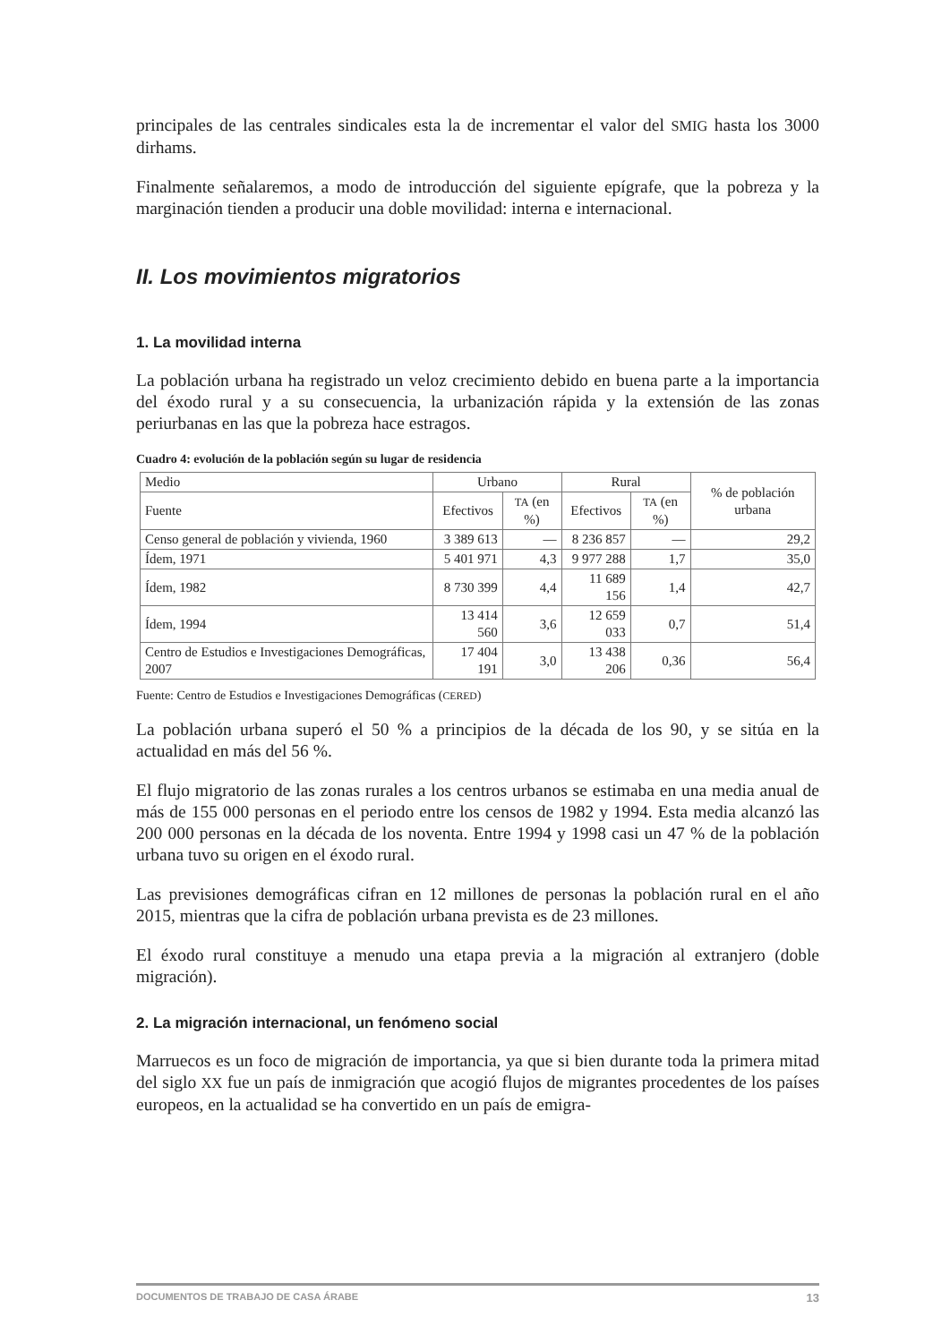principales de las centrales sindicales esta la de incrementar el valor del SMIG hasta los 3000 dirhams.
Finalmente señalaremos, a modo de introducción del siguiente epígrafe, que la pobreza y la marginación tienden a producir una doble movilidad: interna e internacional.
II. Los movimientos migratorios
1. La movilidad interna
La población urbana ha registrado un veloz crecimiento debido en buena parte a la importancia del éxodo rural y a su consecuencia, la urbanización rápida y la extensión de las zonas periurbanas en las que la pobreza hace estragos.
Cuadro 4: evolución de la población según su lugar de residencia
| Medio | Urbano | | Rural | | % de población urbana |
| --- | --- | --- | --- | --- | --- |
| Fuente | Efectivos | TA (en %) | Efectivos | TA (en %) | |
| Censo general de población y vivienda, 1960 | 3 389 613 | — | 8 236 857 | — | 29,2 |
| Ídem, 1971 | 5 401 971 | 4,3 | 9 977 288 | 1,7 | 35,0 |
| Ídem, 1982 | 8 730 399 | 4,4 | 11 689 156 | 1,4 | 42,7 |
| Ídem, 1994 | 13 414 560 | 3,6 | 12 659 033 | 0,7 | 51,4 |
| Centro de Estudios e Investigaciones Demográficas, 2007 | 17 404 191 | 3,0 | 13 438 206 | 0,36 | 56,4 |
Fuente: Centro de Estudios e Investigaciones Demográficas (CERED)
La población urbana superó el 50 % a principios de la década de los 90, y se sitúa en la actualidad en más del 56 %.
El flujo migratorio de las zonas rurales a los centros urbanos se estimaba en una media anual de más de 155 000 personas en el periodo entre los censos de 1982 y 1994. Esta media alcanzó las 200 000 personas en la década de los noventa. Entre 1994 y 1998 casi un 47 % de la población urbana tuvo su origen en el éxodo rural.
Las previsiones demográficas cifran en 12 millones de personas la población rural en el año 2015, mientras que la cifra de población urbana prevista es de 23 millones.
El éxodo rural constituye a menudo una etapa previa a la migración al extranjero (doble migración).
2. La migración internacional, un fenómeno social
Marruecos es un foco de migración de importancia, ya que si bien durante toda la primera mitad del siglo XX fue un país de inmigración que acogió flujos de migrantes procedentes de los países europeos, en la actualidad se ha convertido en un país de emigra-
DOCUMENTOS DE TRABAJO DE CASA ÁRABE 13